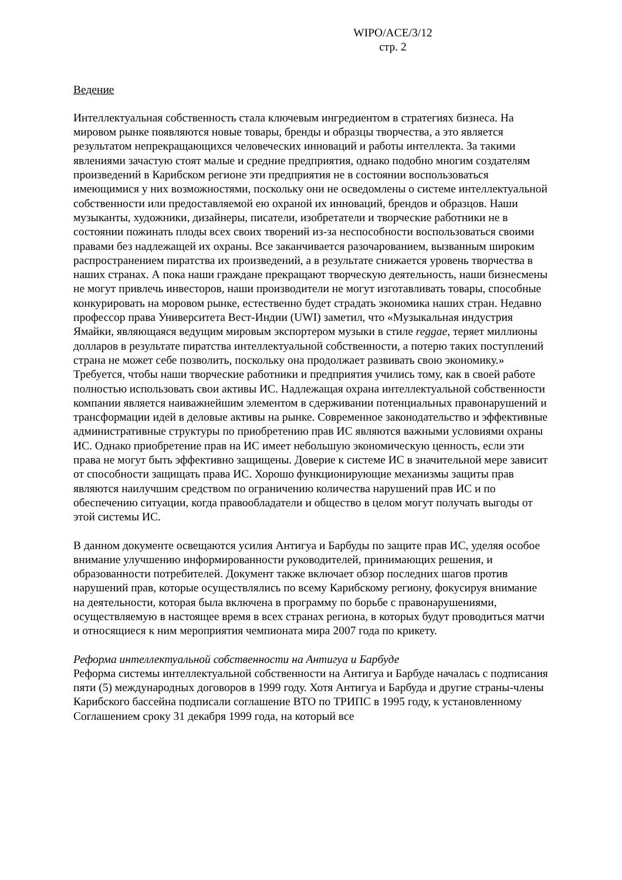WIPO/ACE/3/12
стр. 2
Ведение
Интеллектуальная собственность стала ключевым ингредиентом в стратегиях бизнеса. На мировом рынке появляются новые товары, бренды и образцы творчества, а это является результатом непрекращающихся человеческих инноваций и работы интеллекта. За такими явлениями зачастую стоят малые и средние предприятия, однако подобно многим создателям произведений в Карибском регионе эти предприятия не в состоянии воспользоваться имеющимися у них возможностями, поскольку они не осведомлены о системе интеллектуальной собственности или предоставляемой ею охраной их инноваций, брендов и образцов. Наши музыканты, художники, дизайнеры, писатели, изобретатели и творческие работники не в состоянии пожинать плоды всех своих творений из-за неспособности воспользоваться своими правами без надлежащей их охраны. Все заканчивается разочарованием, вызванным широким распространением пиратства их произведений, а в результате снижается уровень творчества в наших странах. А пока наши граждане прекращают творческую деятельность, наши бизнесмены не могут привлечь инвесторов, наши производители не могут изготавливать товары, способные конкурировать на моровом рынке, естественно будет страдать экономика наших стран. Недавно профессор права Университета Вест-Индии (UWI) заметил, что «Музыкальная индустрия Ямайки, являющаяся ведущим мировым экспортером музыки в стиле reggae, теряет миллионы долларов в результате пиратства интеллектуальной собственности, а потерю таких поступлений страна не может себе позволить, поскольку она продолжает развивать свою экономику.» Требуется, чтобы наши творческие работники и предприятия учились тому, как в своей работе полностью использовать свои активы ИС. Надлежащая охрана интеллектуальной собственности компании является наиважнейшим элементом в сдерживании потенциальных правонарушений и трансформации идей в деловые активы на рынке. Современное законодательство и эффективные административные структуры по приобретению прав ИС являются важными условиями охраны ИС. Однако приобретение прав на ИС имеет небольшую экономическую ценность, если эти права не могут быть эффективно защищены. Доверие к системе ИС в значительной мере зависит от способности защищать права ИС. Хорошо функционирующие механизмы защиты прав являются наилучшим средством по ограничению количества нарушений прав ИС и по обеспечению ситуации, когда правообладатели и общество в целом могут получать выгоды от этой системы ИС.
В данном документе освещаются усилия Антигуа и Барбуды по защите прав ИС, уделяя особое внимание улучшению информированности руководителей, принимающих решения, и образованности потребителей. Документ также включает обзор последних шагов против нарушений прав, которые осуществлялись по всему Карибскому региону, фокусируя внимание на деятельности, которая была включена в программу по борьбе с правонарушениями, осуществляемую в настоящее время в всех странах региона, в которых будут проводиться матчи и относящиеся к ним мероприятия чемпионата мира 2007 года по крикету.
Реформа интеллектуальной собственности на Антигуа и Барбуде
Реформа системы интеллектуальной собственности на Антигуа и Барбуде началась с подписания пяти (5) международных договоров в 1999 году. Хотя Антигуа и Барбуда и другие страны-члены Карибского бассейна подписали соглашение ВТО по ТРИПС в 1995 году, к установленному Соглашением сроку 31 декабря 1999 года, на который все